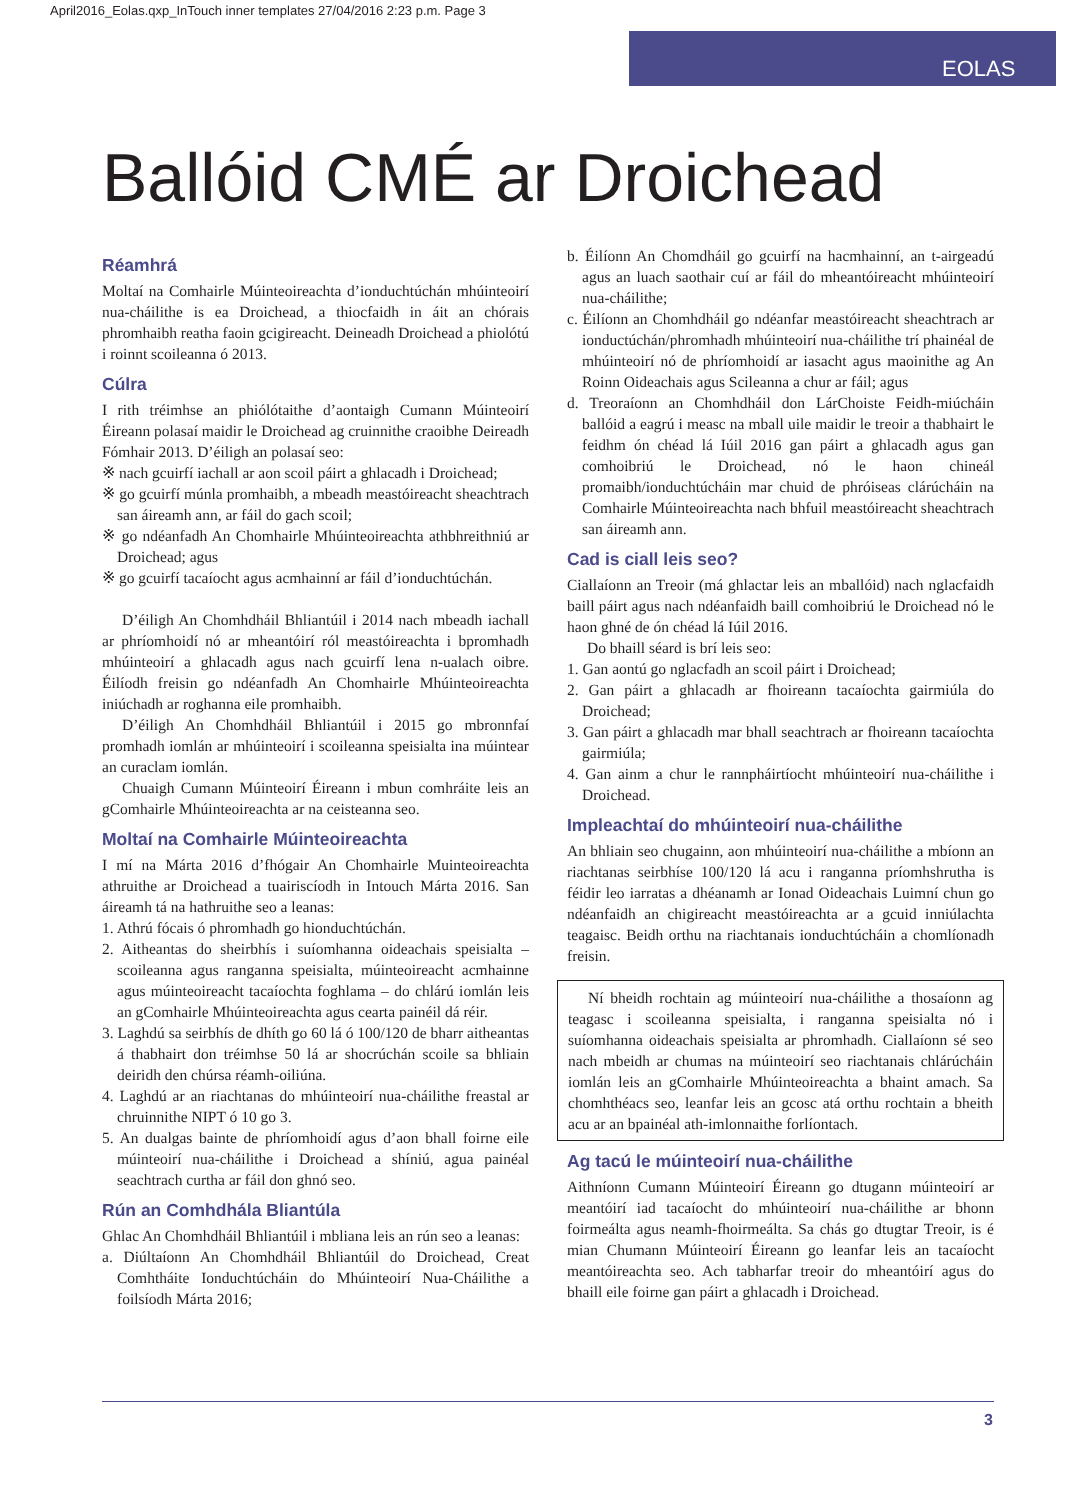April2016_Eolas.qxp_InTouch inner templates 27/04/2016 2:23 p.m. Page 3
EOLAS
Ballóid CMÉ ar Droichead
Réamhrá
Moltaí na Comhairle Múinteoireachta d’ionduchtúchán mhúinteoirí nua-cháilithe is ea Droichead, a thiocfaidh in áit an chórais phromhaibh reatha faoin gcigireacht. Deineadh Droichead a phiolótú i roinnt scoileanna ó 2013.
Cúlra
I rith tréimhse an phiólótaithe d’aontaigh Cumann Múinteoirí Éireann polasaí maidir le Droichead ag cruinnithe craoibhe Deireadh Fómhair 2013. D’éiligh an polasaí seo:
※ nach gcuirfí iachall ar aon scoil páirt a ghlacadh i Droichead;
※ go gcuirfí múnla promhaibh, a mbeadh meastóireacht sheachtrach san áireamh ann, ar fáil do gach scoil;
※ go ndéanfadh An Chomhairle Mhúinteoireachta athbhreithniú ar Droichead; agus
※ go gcuirfí tacaíocht agus acmhainní ar fáil d’ionduchtúchán.
D’éiligh An Chomhdháil Bhliantúil i 2014 nach mbeadh iachall ar phríomhoidí nó ar mheantóirí ról meastóireachta i bpromhadh mhúinteoirí a ghlacadh agus nach gcuirfí lena n-ualach oibre. Éilíodh freisin go ndéanfadh An Chomhairle Mhúinteoireachta iniúchadh ar roghanna eile promhaibh.
D’éiligh An Chomhdháil Bhliantúil i 2015 go mbronnfaí promhadh iomlán ar mhúinteoirí i scoileanna speisialta ina múintear an curaclam iomlán.
Chuaigh Cumann Múinteoirí Éireann i mbun comhráite leis an gComhairle Mhúinteoireachta ar na ceisteanna seo.
Moltaí na Comhairle Múinteoireachta
I mí na Márta 2016 d’fhógair An Chomhairle Muinteoireachta athruithe ar Droichead a tuairiscíodh in Intouch Márta 2016. San áireamh tá na hathruithe seo a leanas:
1. Athrú fócais ó phromhadh go hionduchtúchán.
2. Aitheantas do sheirbhís i suíomhanna oideachais speisialta – scoileanna agus ranganna speisialta, múinteoireacht acmhainne agus múinteoireacht tacaíochta foghlama – do chlárú iomlán leis an gComhairle Mhúinteoireachta agus cearta painéil dá réir.
3. Laghdú sa seirbhís de dhíth go 60 lá ó 100/120 de bharr aitheantas á thabhairt don tréimhse 50 lá ar shocrúchán scoile sa bhliain deiridh den chúrsa réamh-oiliúna.
4. Laghdú ar an riachtanas do mhúinteoirí nua-cháilithe freastal ar chruinnithe NIPT ó 10 go 3.
5. An dualgas bainte de phríomhoidí agus d’aon bhall foirne eile múinteoirí nua-cháilithe i Droichead a shíniú, agua painéal seachtrach curtha ar fáil don ghnó seo.
Rún an Comhdhála Bliantúla
Ghlac An Chomhdháil Bhliantúil i mbliana leis an rún seo a leanas:
a. Diúltaíonn An Chomhdháil Bhliantúil do Droichead, Creat Comhtháite Ionduchtúcháin do Mhúinteoirí Nua-Cháilithe a foilsíodh Márta 2016;
b. Éilíonn An Chomdháil go gcuirfí na hacmhainní, an t-airgeadú agus an luach saothair cuí ar fáil do mheantóireacht mhúinteoirí nua-cháilithe;
c. Éilíonn an Chomhdháil go ndéanfar meastóireacht sheachtrach ar ionductúchán/phromhadh mhúinteoirí nua-cháilithe trí phainéal de mhúinteoirí nó de phríomhoidí ar iasacht agus maoinithe ag An Roinn Oideachais agus Scileanna a chur ar fáil; agus
d. Treoraíonn an Chomhdháil don LárChoiste Feidh-miúcháin ballóid a eagrú i measc na mball uile maidir le treoir a thabhairt le feidhm ón chéad lá Iúil 2016 gan páirt a ghlacadh agus gan comhoibriú le Droichead, nó le haon chineál promaibh/ionduchtúcháin mar chuid de phróiseas clárúcháin na Comhairle Múinteoireachta nach bhfuil meastóireacht sheachtrach san áireamh ann.
Cad is ciall leis seo?
Ciallaíonn an Treoir (má ghlactar leis an mballóid) nach nglacfaidh baill páirt agus nach ndéanfaidh baill comhoibriú le Droichead nó le haon ghné de ón chéad lá Iúil 2016.
Do bhaill séard is brí leis seo:
1. Gan aontú go nglacfadh an scoil páirt i Droichead;
2. Gan páirt a ghlacadh ar fhoireann tacaíochta gairmiúla do Droichead;
3. Gan páirt a ghlacadh mar bhall seachtrach ar fhoireann tacaíochta gairmiúla;
4. Gan ainm a chur le rannpháirtíocht mhúinteoirí nua-cháilithe i Droichead.
Impleachtaí do mhúinteoirí nua-cháilithe
An bhliain seo chugainn, aon mhúinteoirí nua-cháilithe a mbíonn an riachtanas seirbhíse 100/120 lá acu i ranganna príomhshrutha is féidir leo iarratas a dhéanamh ar Ionad Oideachais Luimní chun go ndéanfaidh an chigireacht meastóireachta ar a gcuid inniúlachta teagaisc. Beidh orthu na riachtanais ionduchtúcháin a chomlíonadh freisin.
Ní bheidh rochtain ag múinteoirí nua-cháilithe a thosaíonn ag teagasc i scoileanna speisialta, i ranganna speisialta nó i suíomhanna oideachais speisialta ar phromhadh. Ciallaíonn sé seo nach mbeidh ar chumas na múinteoirí seo riachtanais chlárúcháin iomlán leis an gComhairle Mhúinteoireachta a bhaint amach. Sa chomhthéacs seo, leanfar leis an gcosc atá orthu rochtain a bheith acu ar an bpainéal ath-imlonnaithe forlíontach.
Ag tacú le múinteoirí nua-cháilithe
Aithníonn Cumann Múinteoirí Éireann go dtugann múinteoirí ar meantóirí iad tacaíocht do mhúinteoirí nua-cháilithe ar bhonn foirmeálta agus neamh-fhoirmeálta. Sa chás go dtugtar Treoir, is é mian Chumann Múinteoirí Éireann go leanfar leis an tacaíocht meantóireachta seo. Ach tabharfar treoir do mheantóirí agus do bhaill eile foirne gan páirt a ghlacadh i Droichead.
3